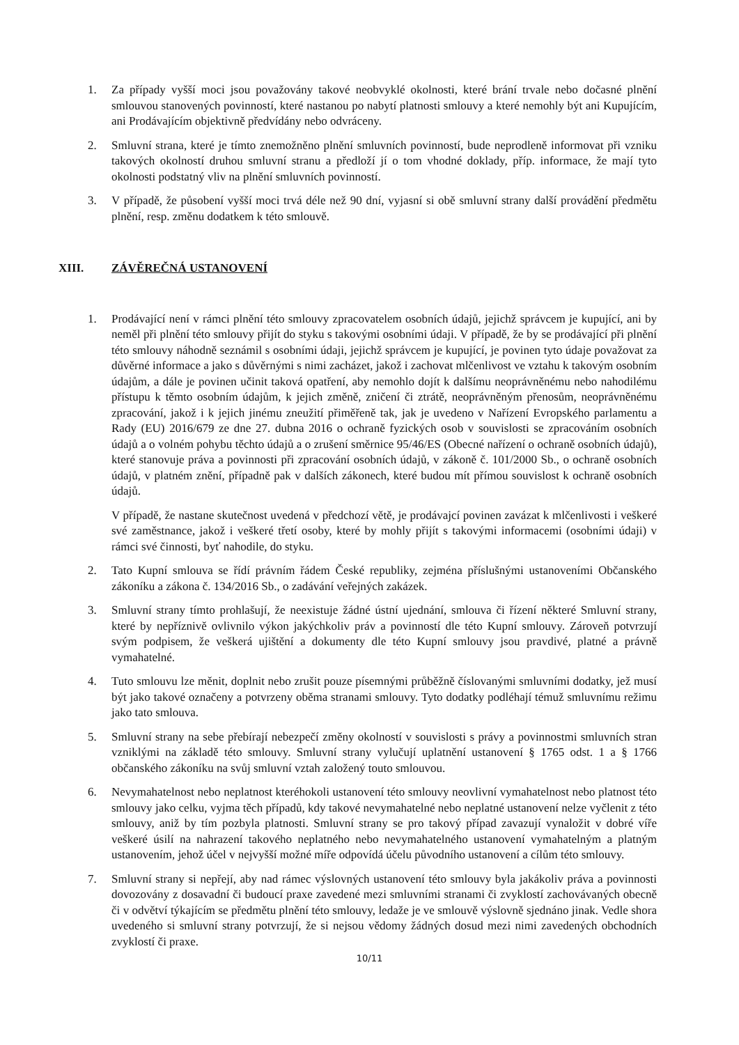1. Za případy vyšší moci jsou považovány takové neobvyklé okolnosti, které brání trvale nebo dočasné plnění smlouvou stanovených povinností, které nastanou po nabytí platnosti smlouvy a které nemohly být ani Kupujícím, ani Prodávajícím objektivně předvídány nebo odvráceny.
2. Smluvní strana, které je tímto znemožněno plnění smluvních povinností, bude neprodleně informovat při vzniku takových okolností druhou smluvní stranu a předloží jí o tom vhodné doklady, příp. informace, že mají tyto okolnosti podstatný vliv na plnění smluvních povinností.
3. V případě, že působení vyšší moci trvá déle než 90 dní, vyjasní si obě smluvní strany další provádění předmětu plnění, resp. změnu dodatkem k této smlouvě.
XIII. ZÁVĚREČNÁ USTANOVENÍ
1. Prodávající není v rámci plnění této smlouvy zpracovatelem osobních údajů, jejichž správcem je kupující, ani by neměl při plnění této smlouvy přijít do styku s takovými osobními údaji. V případě, že by se prodávající při plnění této smlouvy náhodně seznámil s osobními údaji, jejichž správcem je kupující, je povinen tyto údaje považovat za důvěrné informace a jako s důvěrnými s nimi zacházet, jakož i zachovat mlčenlivost ve vztahu k takovým osobním údajům, a dále je povinen učinit taková opatření, aby nemohlo dojít k dalšímu neoprávněnému nebo nahodilému přístupu k těmto osobním údajům, k jejich změně, zničení či ztrátě, neoprávněným přenosům, neoprávněnému zpracování, jakož i k jejich jinému zneužití přiměřeně tak, jak je uvedeno v Nařízení Evropského parlamentu a Rady (EU) 2016/679 ze dne 27. dubna 2016 o ochraně fyzických osob v souvislosti se zpracováním osobních údajů a o volném pohybu těchto údajů a o zrušení směrnice 95/46/ES (Obecné nařízení o ochraně osobních údajů), které stanovuje práva a povinnosti při zpracování osobních údajů, v zákoně č. 101/2000 Sb., o ochraně osobních údajů, v platném znění, případně pak v dalších zákonech, které budou mít přímou souvislost k ochraně osobních údajů.
V případě, že nastane skutečnost uvedená v předchozí větě, je prodávajcí povinen zavázat k mlčenlivosti i veškeré své zaměstnance, jakož i veškeré třetí osoby, které by mohly přijít s takovými informacemi (osobními údaji) v rámci své činnosti, byť nahodile, do styku.
2. Tato Kupní smlouva se řídí právním řádem České republiky, zejména příslušnými ustanoveními Občanského zákoníku a zákona č. 134/2016 Sb., o zadávání veřejných zakázek.
3. Smluvní strany tímto prohlašují, že neexistuje žádné ústní ujednání, smlouva či řízení některé Smluvní strany, které by nepříznivě ovlivnilo výkon jakýchkoliv práv a povinností dle této Kupní smlouvy. Zároveň potvrzují svým podpisem, že veškerá ujištění a dokumenty dle této Kupní smlouvy jsou pravdivé, platné a právně vymahatelné.
4. Tuto smlouvu lze měnit, doplnit nebo zrušit pouze písemnými průběžně číslovanými smluvními dodatky, jež musí být jako takové označeny a potvrzeny oběma stranami smlouvy. Tyto dodatky podléhají témuž smluvnímu režimu jako tato smlouva.
5. Smluvní strany na sebe přebírají nebezpečí změny okolností v souvislosti s právy a povinnostmi smluvních stran vzniklými na základě této smlouvy. Smluvní strany vylučují uplatnění ustanovení § 1765 odst. 1 a § 1766 občanského zákoníku na svůj smluvní vztah založený touto smlouvou.
6. Nevymahatelnost nebo neplatnost kteréhokoli ustanovení této smlouvy neovlivní vymahatelnost nebo platnost této smlouvy jako celku, vyjma těch případů, kdy takové nevymahatelné nebo neplatné ustanovení nelze vyčlenit z této smlouvy, aniž by tím pozbyla platnosti. Smluvní strany se pro takový případ zavazují vynaložit v dobré víře veškeré úsilí na nahrazení takového neplatného nebo nevymahatelného ustanovení vymahatelným a platným ustanovením, jehož účel v nejvyšší možné míře odpovídá účelu původního ustanovení a cílům této smlouvy.
7. Smluvní strany si nepřejí, aby nad rámec výslovných ustanovení této smlouvy byla jakákoliv práva a povinnosti dovozovány z dosavadní či budoucí praxe zavedené mezi smluvními stranami či zvyklostí zachovávaných obecně či v odvětví týkajícím se předmětu plnění této smlouvy, ledaže je ve smlouvě výslovně sjednáno jinak. Vedle shora uvedeného si smluvní strany potvrzují, že si nejsou vědomy žádných dosud mezi nimi zavedených obchodních zvyklostí či praxe.
10/11